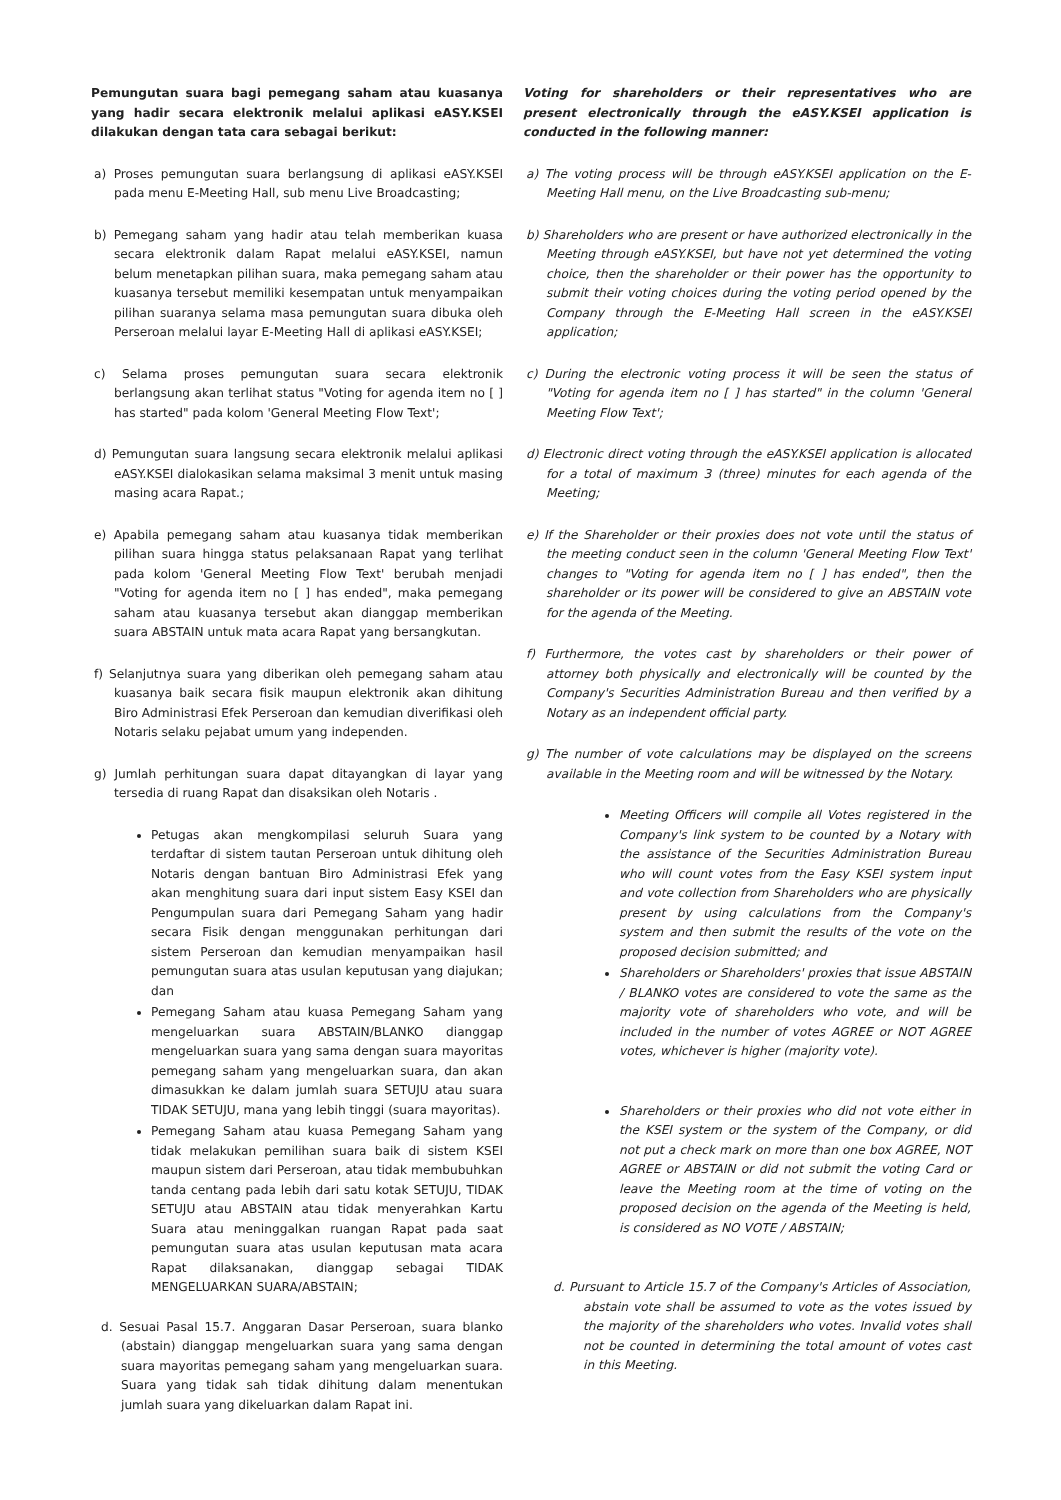Pemungutan suara bagi pemegang saham atau kuasanya yang hadir secara elektronik melalui aplikasi eASY.KSEI dilakukan dengan tata cara sebagai berikut:
a) Proses pemungutan suara berlangsung di aplikasi eASY.KSEI pada menu E-Meeting Hall, sub menu Live Broadcasting;
b) Pemegang saham yang hadir atau telah memberikan kuasa secara elektronik dalam Rapat melalui eASY.KSEI, namun belum menetapkan pilihan suara, maka pemegang saham atau kuasanya tersebut memiliki kesempatan untuk menyampaikan pilihan suaranya selama masa pemungutan suara dibuka oleh Perseroan melalui layar E-Meeting Hall di aplikasi eASY.KSEI;
c) Selama proses pemungutan suara secara elektronik berlangsung akan terlihat status "Voting for agenda item no [ ] has started" pada kolom 'General Meeting Flow Text';
d) Pemungutan suara langsung secara elektronik melalui aplikasi eASY.KSEI dialokasikan selama maksimal 3 menit untuk masing masing acara Rapat.;
e) Apabila pemegang saham atau kuasanya tidak memberikan pilihan suara hingga status pelaksanaan Rapat yang terlihat pada kolom 'General Meeting Flow Text' berubah menjadi "Voting for agenda item no [ ] has ended", maka pemegang saham atau kuasanya tersebut akan dianggap memberikan suara ABSTAIN untuk mata acara Rapat yang bersangkutan.
f) Selanjutnya suara yang diberikan oleh pemegang saham atau kuasanya baik secara fisik maupun elektronik akan dihitung Biro Administrasi Efek Perseroan dan kemudian diverifikasi oleh Notaris selaku pejabat umum yang independen.
g) Jumlah perhitungan suara dapat ditayangkan di layar yang tersedia di ruang Rapat dan disaksikan oleh Notaris .
Petugas akan mengkompilasi seluruh Suara yang terdaftar di sistem tautan Perseroan untuk dihitung oleh Notaris dengan bantuan Biro Administrasi Efek yang akan menghitung suara dari input sistem Easy KSEI dan Pengumpulan suara dari Pemegang Saham yang hadir secara Fisik dengan menggunakan perhitungan dari sistem Perseroan dan kemudian menyampaikan hasil pemungutan suara atas usulan keputusan yang diajukan; dan
Pemegang Saham atau kuasa Pemegang Saham yang mengeluarkan suara ABSTAIN/BLANKO dianggap mengeluarkan suara yang sama dengan suara mayoritas pemegang saham yang mengeluarkan suara, dan akan dimasukkan ke dalam jumlah suara SETUJU atau suara TIDAK SETUJU, mana yang lebih tinggi (suara mayoritas).
Pemegang Saham atau kuasa Pemegang Saham yang tidak melakukan pemilihan suara baik di sistem KSEI maupun sistem dari Perseroan, atau tidak membubuhkan tanda centang pada lebih dari satu kotak SETUJU, TIDAK SETUJU atau ABSTAIN atau tidak menyerahkan Kartu Suara atau meninggalkan ruangan Rapat pada saat pemungutan suara atas usulan keputusan mata acara Rapat dilaksanakan, dianggap sebagai TIDAK MENGELUARKAN SUARA/ABSTAIN;
d. Sesuai Pasal 15.7. Anggaran Dasar Perseroan, suara blanko (abstain) dianggap mengeluarkan suara yang sama dengan suara mayoritas pemegang saham yang mengeluarkan suara. Suara yang tidak sah tidak dihitung dalam menentukan jumlah suara yang dikeluarkan dalam Rapat ini.
Voting for shareholders or their representatives who are present electronically through the eASY.KSEI application is conducted in the following manner:
a) The voting process will be through eASY.KSEI application on the E-Meeting Hall menu, on the Live Broadcasting sub-menu;
b) Shareholders who are present or have authorized electronically in the Meeting through eASY.KSEI, but have not yet determined the voting choice, then the shareholder or their power has the opportunity to submit their voting choices during the voting period opened by the Company through the E-Meeting Hall screen in the eASY.KSEI application;
c) During the electronic voting process it will be seen the status of "Voting for agenda item no [ ] has started" in the column 'General Meeting Flow Text';
d) Electronic direct voting through the eASY.KSEI application is allocated for a total of maximum 3 (three) minutes for each agenda of the Meeting;
e) If the Shareholder or their proxies does not vote until the status of the meeting conduct seen in the column 'General Meeting Flow Text' changes to "Voting for agenda item no [ ] has ended", then the shareholder or its power will be considered to give an ABSTAIN vote for the agenda of the Meeting.
f) Furthermore, the votes cast by shareholders or their power of attorney both physically and electronically will be counted by the Company's Securities Administration Bureau and then verified by a Notary as an independent official party.
g) The number of vote calculations may be displayed on the screens available in the Meeting room and will be witnessed by the Notary.
Meeting Officers will compile all Votes registered in the Company's link system to be counted by a Notary with the assistance of the Securities Administration Bureau who will count votes from the Easy KSEI system input and vote collection from Shareholders who are physically present by using calculations from the Company's system and then submit the results of the vote on the proposed decision submitted; and
Shareholders or Shareholders' proxies that issue ABSTAIN / BLANKO votes are considered to vote the same as the majority vote of shareholders who vote, and will be included in the number of votes AGREE or NOT AGREE votes, whichever is higher (majority vote).
Shareholders or their proxies who did not vote either in the KSEI system or the system of the Company, or did not put a check mark on more than one box AGREE, NOT AGREE or ABSTAIN or did not submit the voting Card or leave the Meeting room at the time of voting on the proposed decision on the agenda of the Meeting is held, is considered as NO VOTE / ABSTAIN;
d. Pursuant to Article 15.7 of the Company's Articles of Association, abstain vote shall be assumed to vote as the votes issued by the majority of the shareholders who votes. Invalid votes shall not be counted in determining the total amount of votes cast in this Meeting.